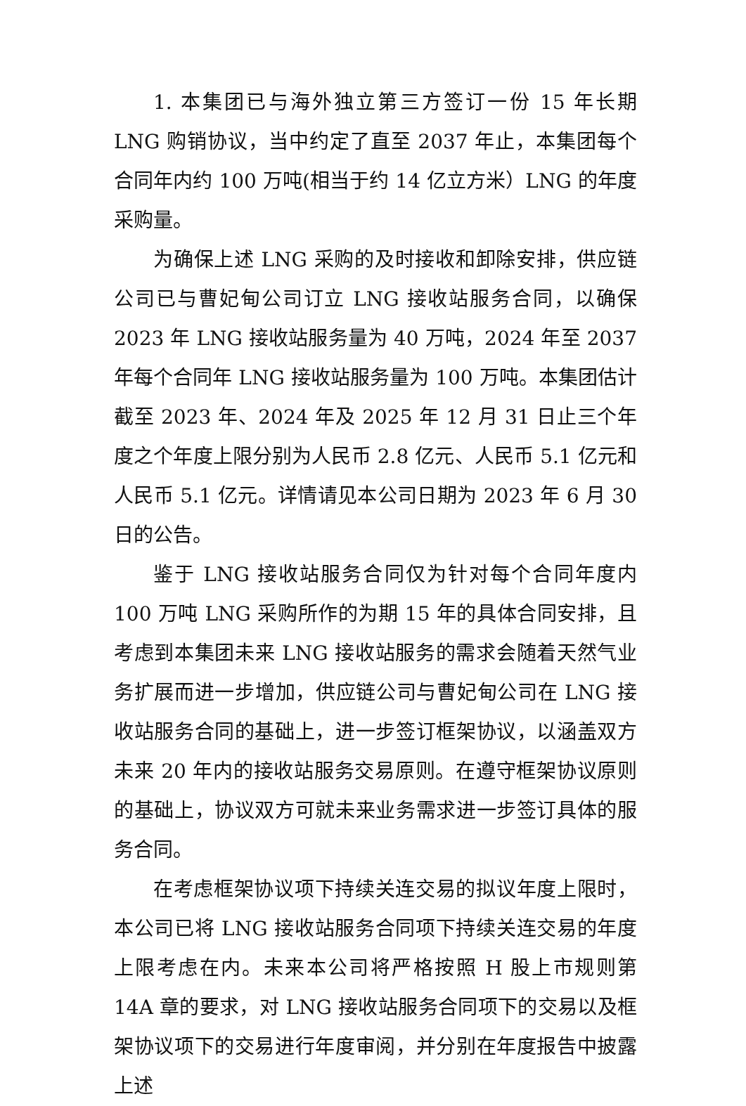1. 本集团已与海外独立第三方签订一份 15 年长期 LNG 购销协议，当中约定了直至 2037 年止，本集团每个合同年内约 100 万吨(相当于约 14 亿立方米）LNG 的年度采购量。
为确保上述 LNG 采购的及时接收和卸除安排，供应链公司已与曹妃甸公司订立 LNG 接收站服务合同，以确保 2023 年 LNG 接收站服务量为 40 万吨，2024 年至 2037 年每个合同年 LNG 接收站服务量为 100 万吨。本集团估计截至 2023 年、2024 年及 2025 年 12 月 31 日止三个年度之个年度上限分别为人民币 2.8 亿元、人民币 5.1 亿元和人民币 5.1 亿元。详情请见本公司日期为 2023 年 6 月 30 日的公告。
鉴于 LNG 接收站服务合同仅为针对每个合同年度内 100 万吨 LNG 采购所作的为期 15 年的具体合同安排，且考虑到本集团未来 LNG 接收站服务的需求会随着天然气业务扩展而进一步增加，供应链公司与曹妃甸公司在 LNG 接收站服务合同的基础上，进一步签订框架协议，以涵盖双方未来 20 年内的接收站服务交易原则。在遵守框架协议原则的基础上，协议双方可就未来业务需求进一步签订具体的服务合同。
在考虑框架协议项下持续关连交易的拟议年度上限时，本公司已将 LNG 接收站服务合同项下持续关连交易的年度上限考虑在内。未来本公司将严格按照 H 股上市规则第 14A 章的要求，对 LNG 接收站服务合同项下的交易以及框架协议项下的交易进行年度审阅，并分别在年度报告中披露上述